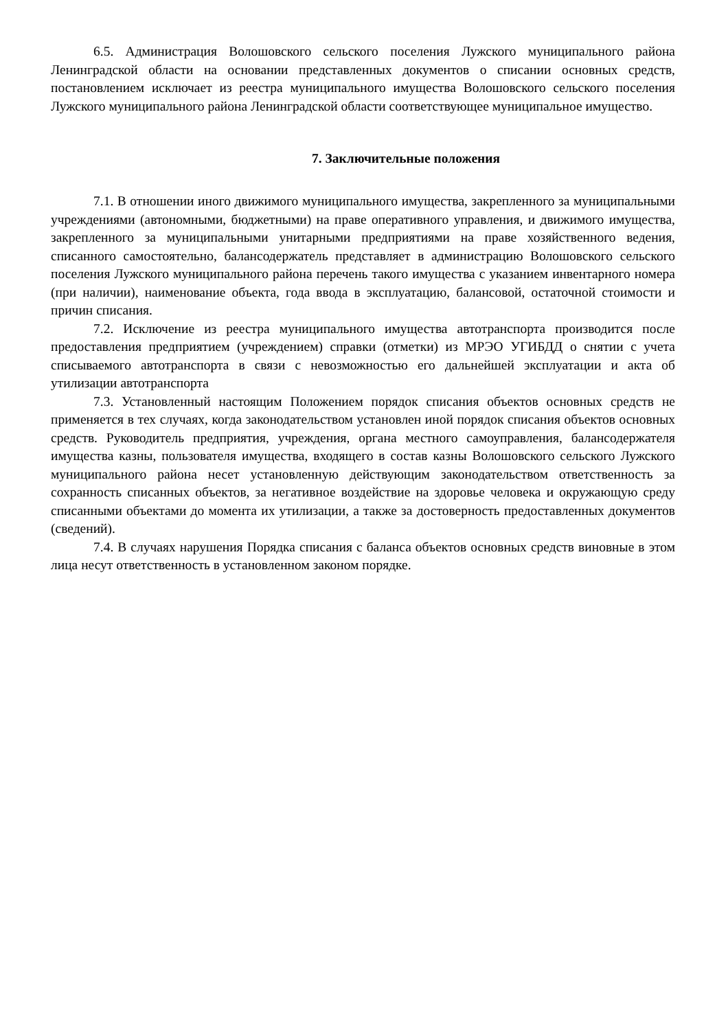6.5. Администрация Волошовского сельского поселения Лужского муниципального района Ленинградской области на основании представленных документов о списании основных средств, постановлением исключает из реестра муниципального имущества Волошовского сельского поселения Лужского муниципального района Ленинградской области соответствующее муниципальное имущество.
7. Заключительные положения
7.1. В отношении иного движимого муниципального имущества, закрепленного за муниципальными учреждениями (автономными, бюджетными) на праве оперативного управления, и движимого имущества, закрепленного за муниципальными унитарными предприятиями на праве хозяйственного ведения, списанного самостоятельно, балансодержатель представляет в администрацию Волошовского сельского поселения Лужского муниципального района перечень такого имущества с указанием инвентарного номера (при наличии), наименование объекта, года ввода в эксплуатацию, балансовой, остаточной стоимости и причин списания.
7.2. Исключение из реестра муниципального имущества автотранспорта производится после предоставления предприятием (учреждением) справки (отметки) из МРЭО УГИБДД о снятии с учета списываемого автотранспорта в связи с невозможностью его дальнейшей эксплуатации и акта об утилизации автотранспорта
7.3. Установленный настоящим Положением порядок списания объектов основных средств не применяется в тех случаях, когда законодательством установлен иной порядок списания объектов основных средств. Руководитель предприятия, учреждения, органа местного самоуправления, балансодержателя имущества казны, пользователя имущества, входящего в состав казны Волошовского сельского Лужского муниципального района несет установленную действующим законодательством ответственность за сохранность списанных объектов, за негативное воздействие на здоровье человека и окружающую среду списанными объектами до момента их утилизации, а также за достоверность предоставленных документов (сведений).
7.4. В случаях нарушения Порядка списания с баланса объектов основных средств виновные в этом лица несут ответственность в установленном законом порядке.